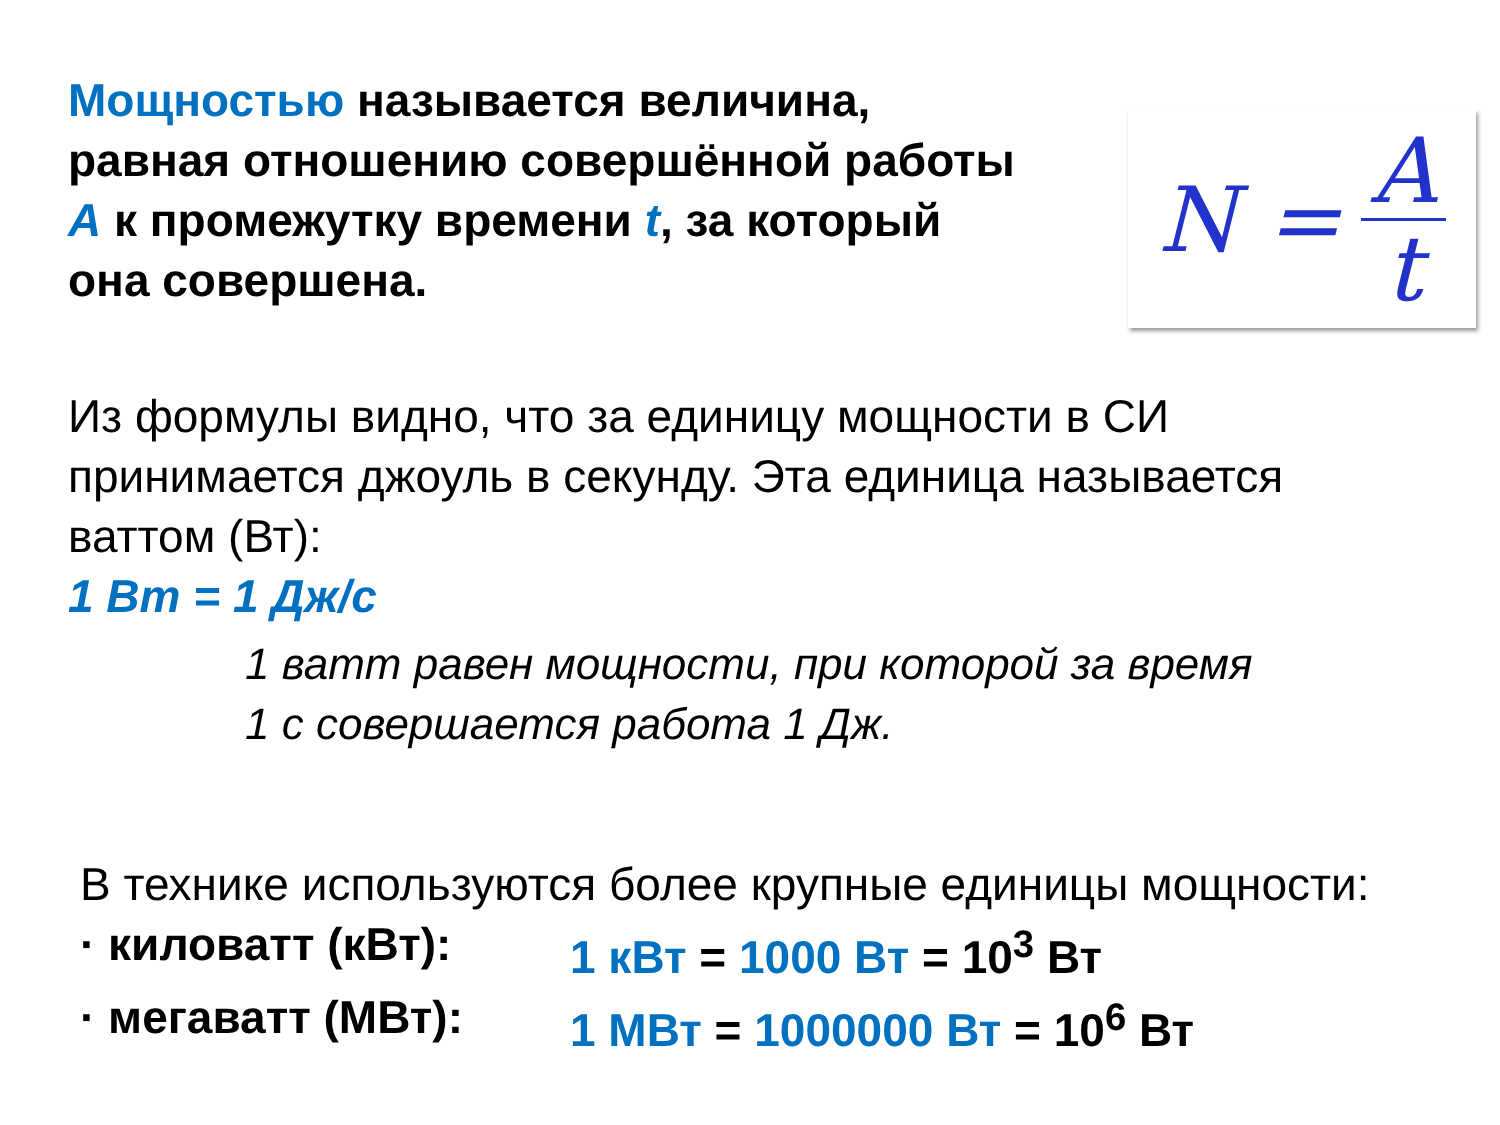Мощностью называется величина, равная отношению совершённой работы A к промежутку времени t, за который она совершена.
N = A t
Из формулы видно, что за единицу мощности в СИ принимается джоуль в секунду. Эта единица называется ваттом (Вт):
1 Вт = 1 Дж/с
1 ватт равен мощности, при которой за время
1 с совершается работа 1 Дж.
В технике используются более крупные единицы мощности:
· киловатт (кВт): 1 кВт = 1000 Вт = 10<sup>3</sup> Вт
· мегаватт (МВт): 1 МВт = 1000000 Вт = 10<sup>6</sup> Вт